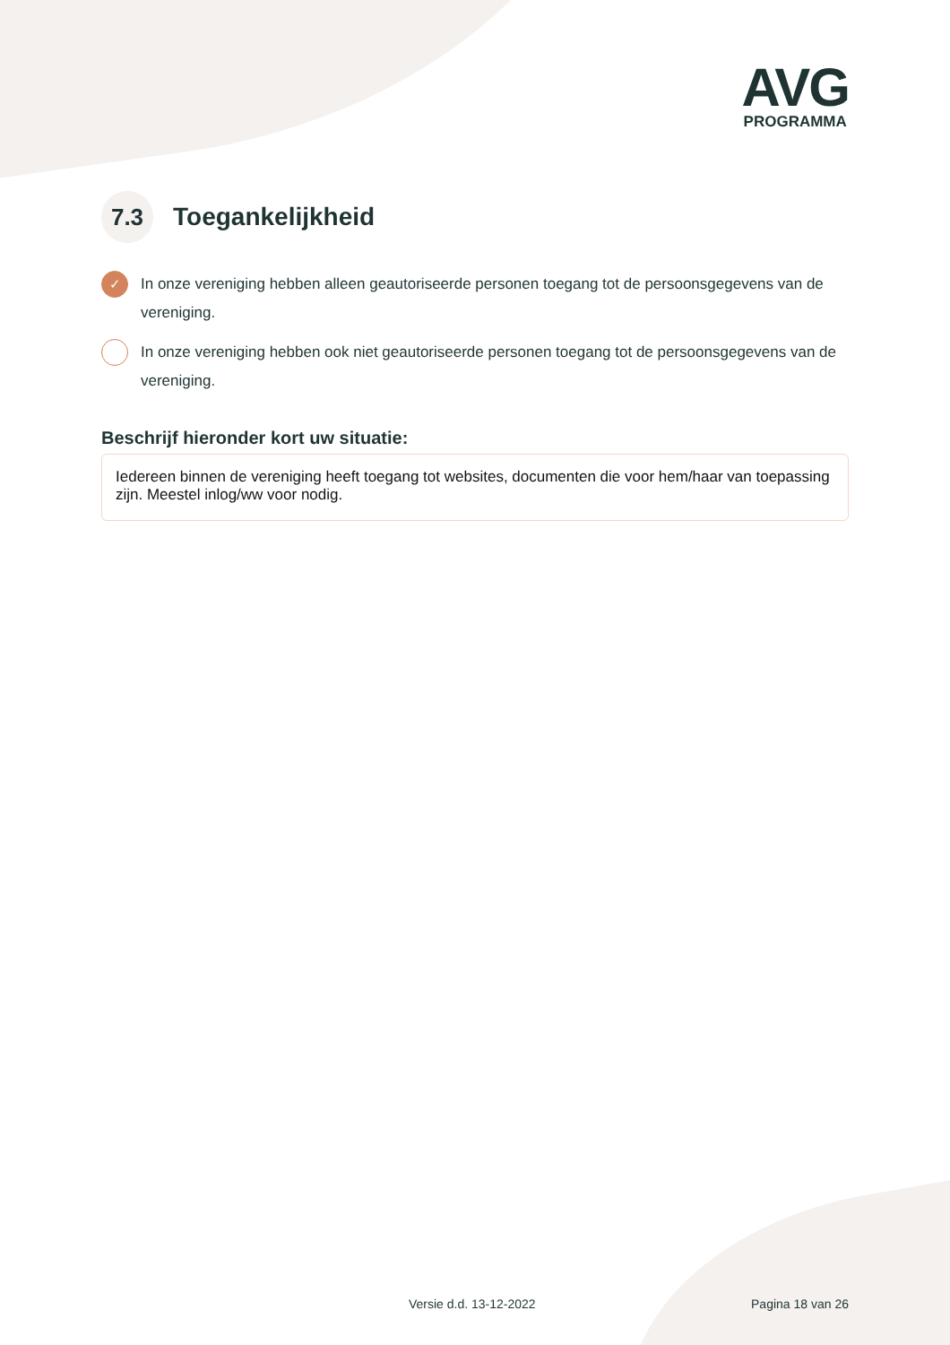AVG
PROGRAMMA
7.3 Toegankelijkheid
✓ In onze vereniging hebben alleen geautoriseerde personen toegang tot de persoonsgegevens van de vereniging.
In onze vereniging hebben ook niet geautoriseerde personen toegang tot de persoonsgegevens van de vereniging.
Beschrijf hieronder kort uw situatie:
Iedereen binnen de vereniging heeft toegang tot websites, documenten die voor hem/haar van toepassing zijn. Meestel inlog/ww voor nodig.
Versie d.d. 13-12-2022 Pagina 18 van 26